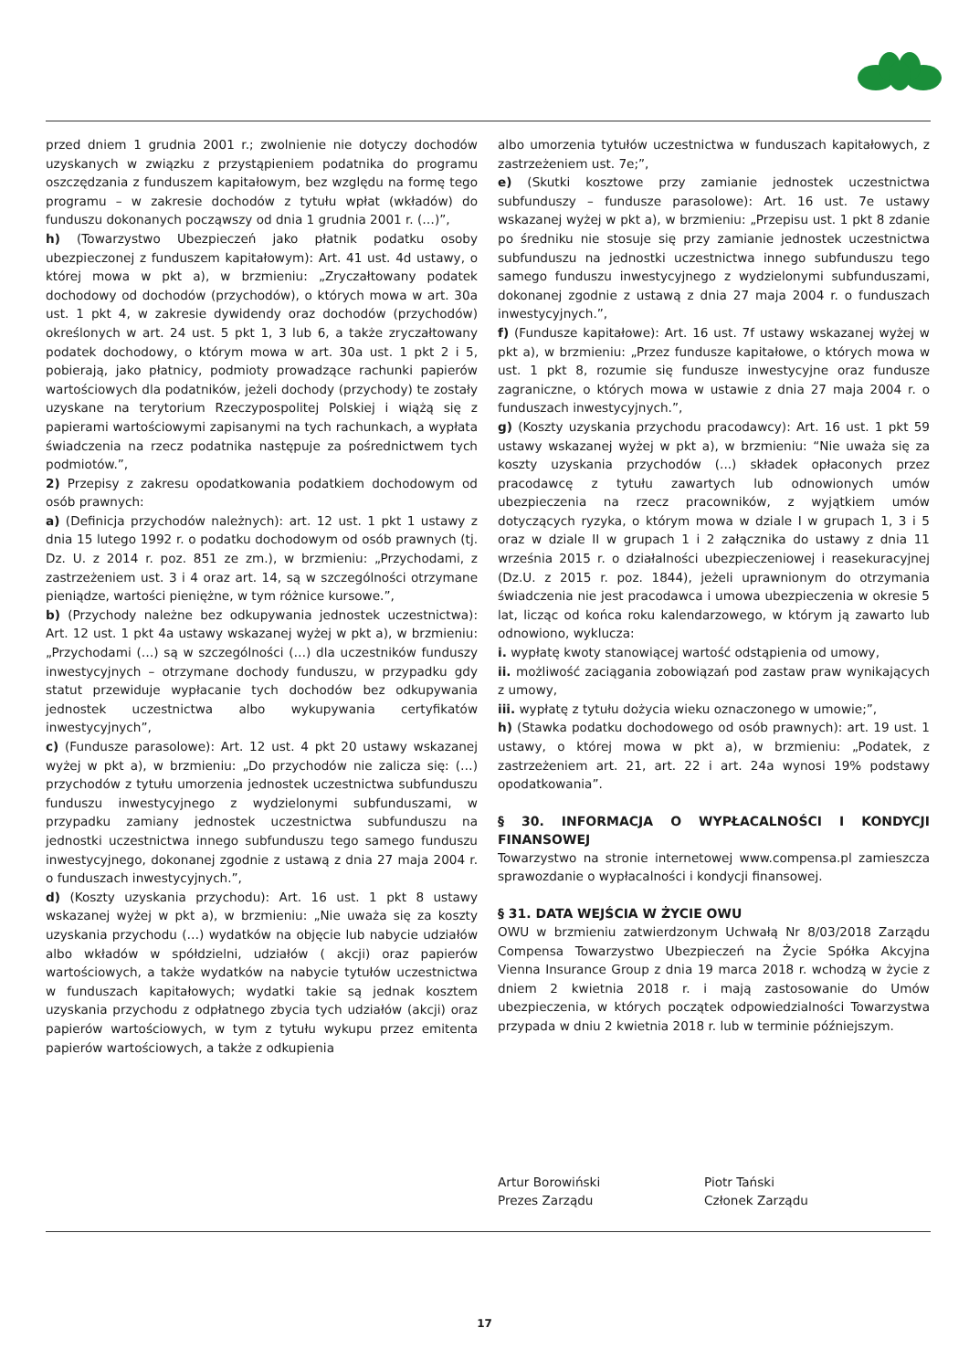przed dniem 1 grudnia 2001 r.; zwolnienie nie dotyczy dochodów uzyskanych w związku z przystąpieniem podatnika do programu oszczędzania z funduszem kapitałowym, bez względu na formę tego programu – w zakresie dochodów z tytułu wpłat (wkładów) do funduszu dokonanych począwszy od dnia 1 grudnia 2001 r. (…)”,
h) (Towarzystwo Ubezpieczeń jako płatnik podatku osoby ubezpieczonej z funduszem kapitałowym): Art. 41 ust. 4d ustawy, o której mowa w pkt a), w brzmieniu: „Zryczałtowany podatek dochodowy od dochodów (przychodów), o których mowa w art. 30a ust. 1 pkt 4, w zakresie dywidendy oraz dochodów (przychodów) określonych w art. 24 ust. 5 pkt 1, 3 lub 6, a także zryczałtowany podatek dochodowy, o którym mowa w art. 30a ust. 1 pkt 2 i 5, pobierają, jako płatnicy, podmioty prowadzące rachunki papierów wartościowych dla podatników, jeżeli dochody (przychody) te zostały uzyskane na terytorium Rzeczypospolitej Polskiej i wiążą się z papierami wartościowymi zapisanymi na tych rachunkach, a wypłata świadczenia na rzecz podatnika następuje za pośrednictwem tych podmiotów.”,
2) Przepisy z zakresu opodatkowania podatkiem dochodowym od osób prawnych:
a) (Definicja przychodów należnych): art. 12 ust. 1 pkt 1 ustawy z dnia 15 lutego 1992 r. o podatku dochodowym od osób prawnych (tj. Dz. U. z 2014 r. poz. 851 ze zm.), w brzmieniu: „Przychodami, z zastrzeżeniem ust. 3 i 4 oraz art. 14, są w szczególności otrzymane pieniądze, wartości pieniężne, w tym różnice kursowe.”,
b) (Przychody należne bez odkupywania jednostek uczestnictwa): Art. 12 ust. 1 pkt 4a ustawy wskazanej wyżej w pkt a), w brzmieniu: „Przychodami (…) są w szczególności (…) dla uczestników funduszy inwestycyjnych – otrzymane dochody funduszu, w przypadku gdy statut przewiduje wypłacanie tych dochodów bez odkupywania jednostek uczestnictwa albo wykupywania certyfikatów inwestycyjnych”,
c) (Fundusze parasolowe): Art. 12 ust. 4 pkt 20 ustawy wskazanej wyżej w pkt a), w brzmieniu: „Do przychodów nie zalicza się: (…) przychodów z tytułu umorzenia jednostek uczestnictwa subfunduszu funduszu inwestycyjnego z wydzielonymi subfunduszami, w przypadku zamiany jednostek uczestnictwa subfunduszu na jednostki uczestnictwa innego subfunduszu tego samego funduszu inwestycyjnego, dokonanej zgodnie z ustawą z dnia 27 maja 2004 r. o funduszach inwestycyjnych.”,
d) (Koszty uzyskania przychodu): Art. 16 ust. 1 pkt 8 ustawy wskazanej wyżej w pkt a), w brzmieniu: „Nie uważa się za koszty uzyskania przychodu (…) wydatków na objęcie lub nabycie udziałów albo wkładów w spółdzielni, udziałów ( akcji) oraz papierów wartościowych, a także wydatków na nabycie tytułów uczestnictwa w funduszach kapitałowych; wydatki takie są jednak kosztem uzyskania przychodu z odpłatnego zbycia tych udziałów (akcji) oraz papierów wartościowych, w tym z tytułu wykupu przez emitenta papierów wartościowych, a także z odkupienia
albo umorzenia tytułów uczestnictwa w funduszach kapitałowych, z zastrzeżeniem ust. 7e;”,
e) (Skutki kosztowe przy zamianie jednostek uczestnictwa subfunduszy – fundusze parasolowe): Art. 16 ust. 7e ustawy wskazanej wyżej w pkt a), w brzmieniu: „Przepisu ust. 1 pkt 8 zdanie po średniku nie stosuje się przy zamianie jednostek uczestnictwa subfunduszu na jednostki uczestnictwa innego subfunduszu tego samego funduszu inwestycyjnego z wydzielonymi subfunduszami, dokonanej zgodnie z ustawą z dnia 27 maja 2004 r. o funduszach inwestycyjnych.”,
f) (Fundusze kapitałowe): Art. 16 ust. 7f ustawy wskazanej wyżej w pkt a), w brzmieniu: „Przez fundusze kapitałowe, o których mowa w ust. 1 pkt 8, rozumie się fundusze inwestycyjne oraz fundusze zagraniczne, o których mowa w ustawie z dnia 27 maja 2004 r. o funduszach inwestycyjnych.”,
g) (Koszty uzyskania przychodu pracodawcy): Art. 16 ust. 1 pkt 59 ustawy wskazanej wyżej w pkt a), w brzmieniu: “Nie uważa się za koszty uzyskania przychodów (...) składek opłaconych przez pracodawcę z tytułu zawartych lub odnowionych umów ubezpieczenia na rzecz pracowników, z wyjątkiem umów dotyczących ryzyka, o którym mowa w dziale I w grupach 1, 3 i 5 oraz w dziale II w grupach 1 i 2 załącznika do ustawy z dnia 11 września 2015 r. o działalności ubezpieczeniowej i reasekuracyjnej (Dz.U. z 2015 r. poz. 1844), jeżeli uprawnionym do otrzymania świadczenia nie jest pracodawca i umowa ubezpieczenia w okresie 5 lat, licząc od końca roku kalendarzowego, w którym ją zawarto lub odnowiono, wyklucza:
i. wypłatę kwoty stanowiącej wartość odstąpienia od umowy,
ii. możliwość zaciągania zobowiązań pod zastaw praw wynikających z umowy,
iii. wypłatę z tytułu dożycia wieku oznaczonego w umowie;”,
h) (Stawka podatku dochodowego od osób prawnych): art. 19 ust. 1 ustawy, o której mowa w pkt a), w brzmieniu: „Podatek, z zastrzeżeniem art. 21, art. 22 i art. 24a wynosi 19% podstawy opodatkowania”.
§ 30. INFORMACJA O WYPŁACALNOŚCI I KONDYCJI FINANSOWEJ
Towarzystwo na stronie internetowej www.compensa.pl zamieszcza sprawozdanie o wypłacalności i kondycji finansowej.
§ 31. DATA WEJŚCIA W ŻYCIE OWU
OWU w brzmieniu zatwierdzonym Uchwałą Nr 8/03/2018 Zarządu Compensa Towarzystwo Ubezpieczeń na Życie Spółka Akcyjna Vienna Insurance Group z dnia 19 marca 2018 r. wchodzą w życie z dniem 2 kwietnia 2018 r. i mają zastosowanie do Umów ubezpieczenia, w których początek odpowiedzialności Towarzystwa przypada w dniu 2 kwietnia 2018 r. lub w terminie późniejszym.
Artur Borowiński
Prezes Zarządu
Piotr Tański
Członek Zarządu
17